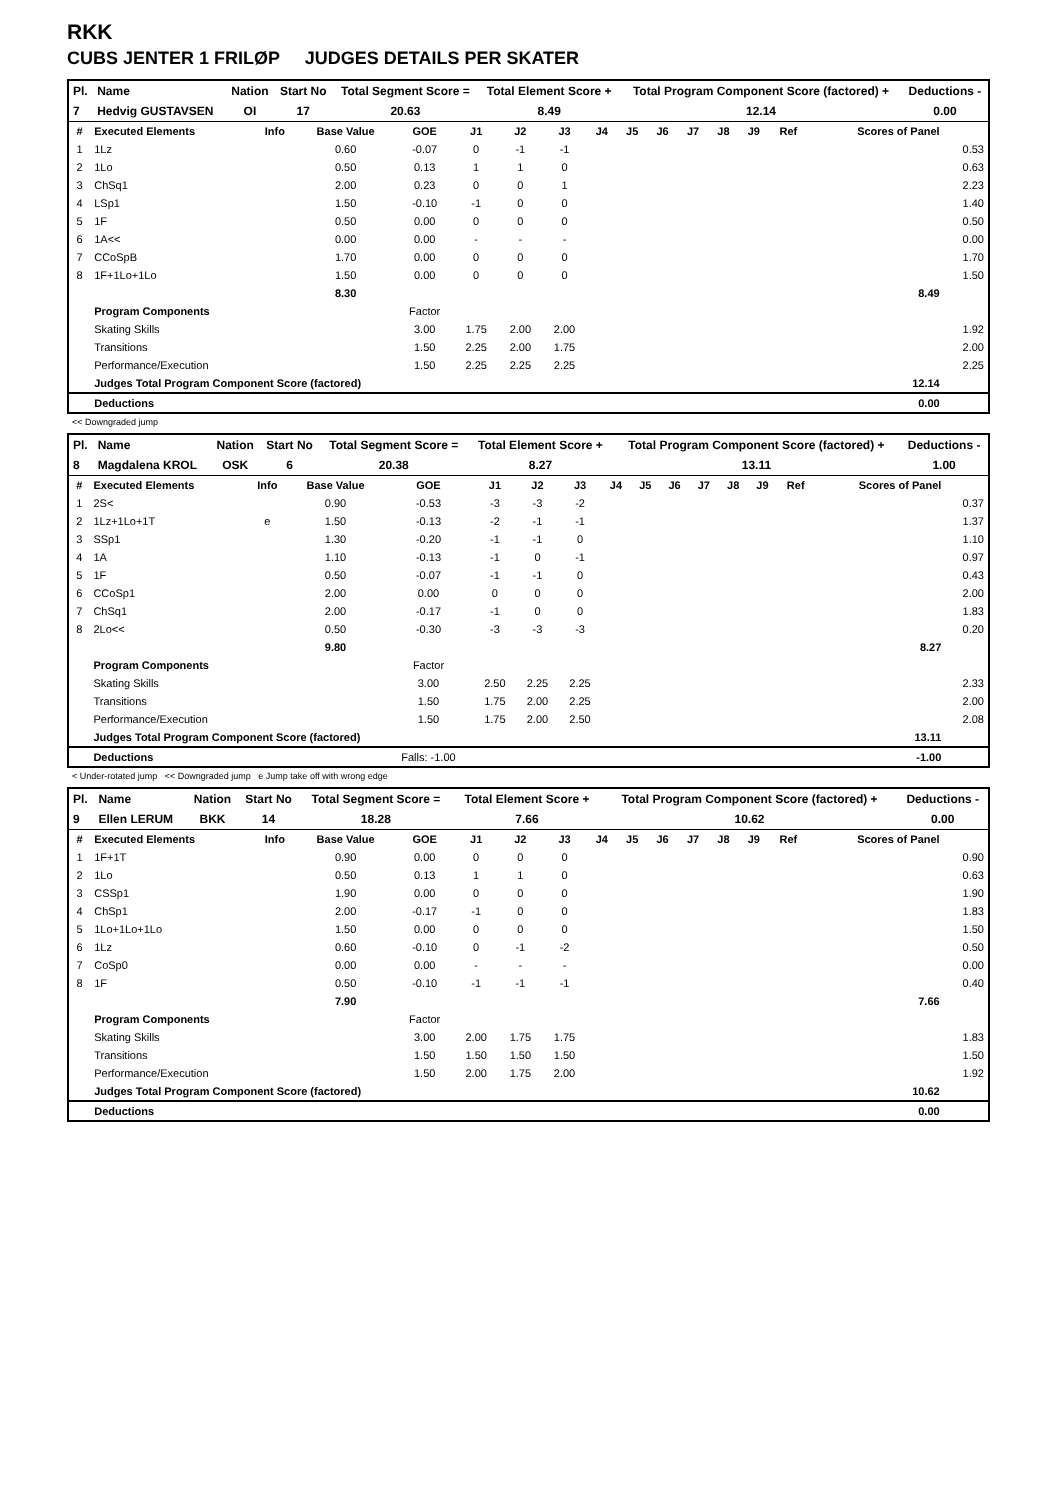RKK
CUBS JENTER 1 FRILØP JUDGES DETAILS PER SKATER
| Pl. | Name | Nation | Start No | Total Segment Score = | Total Element Score + | Total Program Component Score (factored) + | Deductions - |
| 7 | Hedvig GUSTAVSEN | OI | 17 | 20.63 | 8.49 | 12.14 | 0.00 |
| # | Executed Elements | Info | Base Value | GOE | J1 | J2 | J3 | J4 | J5 | J6 | J7 | J8 | J9 | Ref | Scores of Panel | |
| --- | --- | --- | --- | --- | --- | --- | --- | --- | --- | --- | --- | --- | --- | --- | --- | --- |
| 1 | 1Lz | | 0.60 | -0.07 | 0 | -1 | -1 | | | | | | | | | 0.53 |
| 2 | 1Lo | | 0.50 | 0.13 | 1 | 1 | 0 | | | | | | | | | 0.63 |
| 3 | ChSq1 | | 2.00 | 0.23 | 0 | 0 | 1 | | | | | | | | | 2.23 |
| 4 | LSp1 | | 1.50 | -0.10 | -1 | 0 | 0 | | | | | | | | | 1.40 |
| 5 | 1F | | 0.50 | 0.00 | 0 | 0 | 0 | | | | | | | | | 0.50 |
| 6 | 1A<< | | 0.00 | 0.00 | - | - | - | | | | | | | | | 0.00 |
| 7 | CCoSpB | | 1.70 | 0.00 | 0 | 0 | 0 | | | | | | | | | 1.70 |
| 8 | 1F+1Lo+1Lo | | 1.50 | 0.00 | 0 | 0 | 0 | | | | | | | | | 1.50 |
| | | | 8.30 | | | | | | | | | | | | 8.49 | |
| | Program Components | | | Factor | | | | | | | | | | | | |
| | Skating Skills | | | 3.00 | 1.75 | 2.00 | 2.00 | | | | | | | | | 1.92 |
| | Transitions | | | 1.50 | 2.25 | 2.00 | 1.75 | | | | | | | | | 2.00 |
| | Performance/Execution | | | 1.50 | 2.25 | 2.25 | 2.25 | | | | | | | | | 2.25 |
| | Judges Total Program Component Score (factored) | | | | | | | | | | | | | | 12.14 | |
| | Deductions | | | | | | | | | | | | | | 0.00 | |
<< Downgraded jump
| Pl. | Name | Nation | Start No | Total Segment Score = | Total Element Score + | Total Program Component Score (factored) + | Deductions - |
| 8 | Magdalena KROL | OSK | 6 | 20.38 | 8.27 | 13.11 | 1.00 |
| # | Executed Elements | Info | Base Value | GOE | J1 | J2 | J3 | J4 | J5 | J6 | J7 | J8 | J9 | Ref | Scores of Panel | |
| --- | --- | --- | --- | --- | --- | --- | --- | --- | --- | --- | --- | --- | --- | --- | --- | --- |
| 1 | 2S< | | 0.90 | -0.53 | -3 | -3 | -2 | | | | | | | | | 0.37 |
| 2 | 1Lz+1Lo+1T | e | 1.50 | -0.13 | -2 | -1 | -1 | | | | | | | | | 1.37 |
| 3 | SSp1 | | 1.30 | -0.20 | -1 | -1 | 0 | | | | | | | | | 1.10 |
| 4 | 1A | | 1.10 | -0.13 | -1 | 0 | -1 | | | | | | | | | 0.97 |
| 5 | 1F | | 0.50 | -0.07 | -1 | -1 | 0 | | | | | | | | | 0.43 |
| 6 | CCoSp1 | | 2.00 | 0.00 | 0 | 0 | 0 | | | | | | | | | 2.00 |
| 7 | ChSq1 | | 2.00 | -0.17 | -1 | 0 | 0 | | | | | | | | | 1.83 |
| 8 | 2Lo<< | | 0.50 | -0.30 | -3 | -3 | -3 | | | | | | | | | 0.20 |
| | | | 9.80 | | | | | | | | | | | | 8.27 | |
| | Program Components | | | Factor | | | | | | | | | | | | |
| | Skating Skills | | | 3.00 | 2.50 | 2.25 | 2.25 | | | | | | | | | 2.33 |
| | Transitions | | | 1.50 | 1.75 | 2.00 | 2.25 | | | | | | | | | 2.00 |
| | Performance/Execution | | | 1.50 | 1.75 | 2.00 | 2.50 | | | | | | | | | 2.08 |
| | Judges Total Program Component Score (factored) | | | | | | | | | | | | | | 13.11 | |
| | Deductions | | | Falls: -1.00 | | | | | | | | | | | -1.00 | |
< Under-rotated jump << Downgraded jump e Jump take off with wrong edge
| Pl. | Name | Nation | Start No | Total Segment Score = | Total Element Score + | Total Program Component Score (factored) + | Deductions - |
| 9 | Ellen LERUM | BKK | 14 | 18.28 | 7.66 | 10.62 | 0.00 |
| # | Executed Elements | Info | Base Value | GOE | J1 | J2 | J3 | J4 | J5 | J6 | J7 | J8 | J9 | Ref | Scores of Panel | |
| --- | --- | --- | --- | --- | --- | --- | --- | --- | --- | --- | --- | --- | --- | --- | --- | --- |
| 1 | 1F+1T | | 0.90 | 0.00 | 0 | 0 | 0 | | | | | | | | | 0.90 |
| 2 | 1Lo | | 0.50 | 0.13 | 1 | 1 | 0 | | | | | | | | | 0.63 |
| 3 | CSSp1 | | 1.90 | 0.00 | 0 | 0 | 0 | | | | | | | | | 1.90 |
| 4 | ChSp1 | | 2.00 | -0.17 | -1 | 0 | 0 | | | | | | | | | 1.83 |
| 5 | 1Lo+1Lo+1Lo | | 1.50 | 0.00 | 0 | 0 | 0 | | | | | | | | | 1.50 |
| 6 | 1Lz | | 0.60 | -0.10 | 0 | -1 | -2 | | | | | | | | | 0.50 |
| 7 | CoSp0 | | 0.00 | 0.00 | - | - | - | | | | | | | | | 0.00 |
| 8 | 1F | | 0.50 | -0.10 | -1 | -1 | -1 | | | | | | | | | 0.40 |
| | | | 7.90 | | | | | | | | | | | | 7.66 | |
| | Program Components | | | Factor | | | | | | | | | | | | |
| | Skating Skills | | | 3.00 | 2.00 | 1.75 | 1.75 | | | | | | | | | 1.83 |
| | Transitions | | | 1.50 | 1.50 | 1.50 | 1.50 | | | | | | | | | 1.50 |
| | Performance/Execution | | | 1.50 | 2.00 | 1.75 | 2.00 | | | | | | | | | 1.92 |
| | Judges Total Program Component Score (factored) | | | | | | | | | | | | | | 10.62 | |
| | Deductions | | | | | | | | | | | | | | 0.00 | |